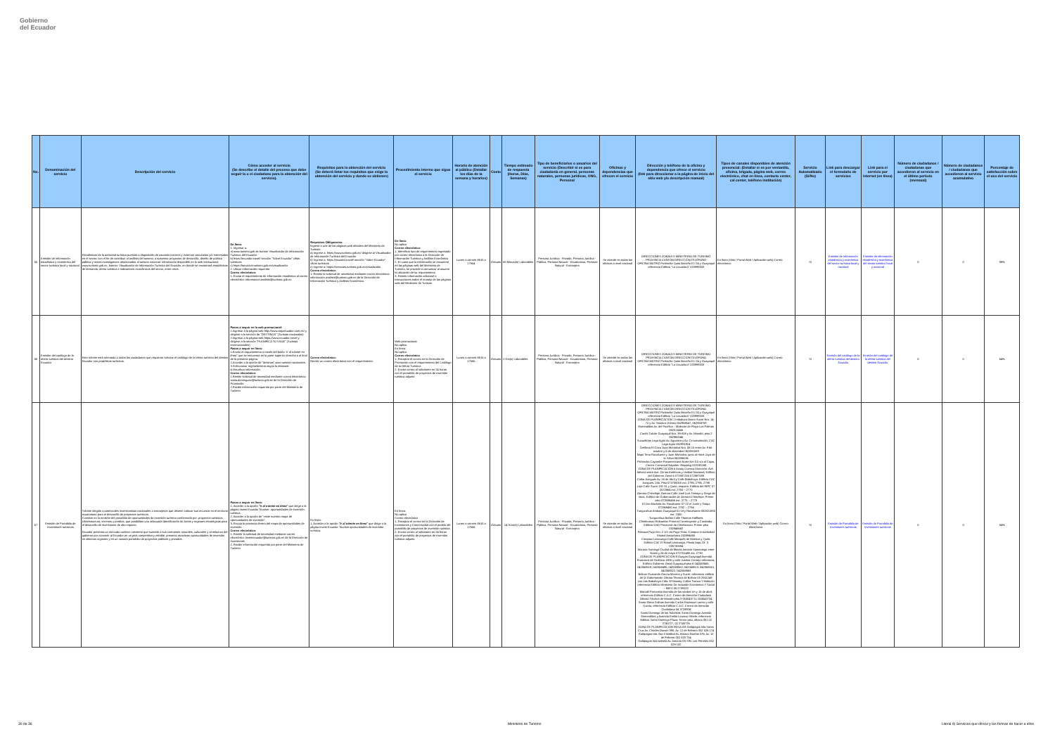Gobierno
del Ecuador
| No. | Denominación del servicio | Descripción del servicio | Cómo acceder al servicio (Se describe el detalle del proceso que debe seguir la o el ciudadano para la obtención del servicio). | Requisitos para la obtención del servicio (Se deberá listar los requisitos que exige la obtención del servicio y donde se obtienen) | Procedimiento interno que sigue el servicio | Horario de atención al público (Detallar los días de la semana y horarios) | Costo | Tiempo estimado de respuesta (Horas, Días, Semanas) | Tipo de beneficiarios o usuarios del servicio (Describir si es para ciudadanía en general, personas naturales, personas jurídicas, ONG, Personal | Oficinas y dependencias que ofrecen el servicio | Dirección y teléfono de la oficina y dependencia que ofrece el servicio (link para direccionar a la página de inicio del sitio web y/o descripción manual) | Tipos de canales disponibles de atención presencial: (Detallar si es por ventanilla, oficina, brigada, página web, correo electrónico, chat en línea, contacto center, cal center, teléfono institución) | Servicio Automatizado (Si/No) | Link para descargar el formulario de servicios | Link para el servicio por internet (en línea) | Número de ciudadanos / ciudadanas que accedieron al servicio en el último período (mensual) | Número de ciudadanos / ciudadanas que accedieron al servicio acumulativo | Porcentaje de satisfacción sobre el uso del servicio |
| --- | --- | --- | --- | --- | --- | --- | --- | --- | --- | --- | --- | --- | --- | --- | --- | --- | --- | --- |
| 55 | Emisión de información estadística y económica del sector turístico local y nacional | Estadísticas de la actividad turística puestas a disposición de usuarios internos y externos vinculados y/o interesados en el sector, con el fin de contribuir al análisis del turismo, a sustentar proyectos de desarrollo, diseño de política pública y temas investigativos relacionados al turismo nacional. Información disponible en la web institucional www.turismo.gob.ec, banner: Visualizador de Información Turística del Ecuador, en donde se encontrará estadísticas de demanda, oferta turística e indicadores económicos del sector, entre otros. | En línea: 1. Ingresar a: a) www.turismo.gob.ec banner Visualizador de Información Turística del Ecuador b) https://ecuador.travel/ sección "Sobre Ecuador" cifras turísticas c) https://servicios.turismo.gob.ec/visualizador 2. Ubicar información requerida Correo electrónico: 1. Enviar el requerimiento de información estadística al correo electrónico: informacion.analisis@turismo.gob.ec | Requisitos Obligatorios: Ingrese a una de las páginas web oficiales del Ministerio de Turismo a) Ingrese a: https://www.turismo.gob.ec/ dirigirse al Visualizador de Información Turística del Ecuador b) Ingrese a: https://ecuador.travel/ sección "Sobre Ecuador" cifras turísticas c) Ingrese a: https://servicios.turismo.gob.ec/visualizador Correo electrónico: 1. Remitir la solicitud de necesidad mediante correo electrónico: informacion.analisis@turismo.gob.ec de la Dirección de Información Turística y Análisis Económico. | En línea: No aplica Correo electrónico: 1. Identificar tipo de requerimiento ingresado por correo electrónico a la Dirección de Información Turística y Análisis Económico 2. En caso que la información se encuentre en las páginas web del Ministerio de Turismo, se procede a comunicar al usuario la ubicación de su requerimiento 3. Remitir información adicional o instrucciones sobre el manejo de las páginas web del Ministerio de Turismo | Lunes a viernes 8h15 a 17h54 | Gratuito | 60 Minuto(s) Laborables | Persona Jurídica - Privada, Persona Jurídica - Pública, Persona Natural - Ecuatoriana, Persona Natural - Extranjera | Se atiende en todas las oficinas a nivel nacional | DIRECCIONES ZONALES MINISTERIO DE TURISMO PROVINCIA CANTÓN DIRECCIÓN TELÉFONO OFICINA MATRIZ Pichincha Quito Briceño E1-24 y Guayaquil referencia Edificio "La Licuadora" 023999333 | En línea (Sitio / Portal Web / Aplicación web) Correo electrónico | Si | Emisión de información estadística y económica del sector turístico local y nacional | Emisión de información estadística y económica del sector turístico local y nacional | 0 | 0 | 98% |
| 56 | Emisión del catálogo de la oferta turística del destino Ecuador | Este trámite está orientado a todos los ciudadanos que requieran solicitar el catálogo de la oferta turística del destino Ecuador con propósitos turísticos. | Pasos a seguir en la web promocional: 1.Ingresar a la página web http://www.viajaecuador.com.ec/ y dirigirse a la sección de "DESTINOS" (Turistas nacionales) 2.Ingresar a la página web https://www.ecuador.travel y dirigirse a la sección "PLANIFICA TU VIAJE" (Turistas internacionales) Pasos a seguir en línea: 1.Enviar el requerimiento a través del botón "Ir al trámite en línea" que se encuentra en la parte superior derecha o al final de la presente página. 2.Acceder a la opción de "destinos" para turistas nacionales. 3.Seleccionar región/destino según lo deseado 4.Visualizar información Correo electrónico: 1.Remitir solicitud de necesidad mediante correo electrónico: sonia.dominguez@turismo.gob.ec de la Dirección de Promoción 2.Recibir información requerida por parte del Ministerio de Turismo | Correo electrónico: Remitir un correo electrónico con el requerimiento. | Web promocional: No aplica. En línea: No aplica Correo electrónico 1. Receptar el correo en la Dirección de Promoción con el requerimiento del Catálogo de la Oferta Turística 2. Enviar correo al solicitante en 24 horas con el portafolio de proyectos de inversión turística adjunto | Lunes a viernes 8h15 a 17h55 | Gratuito | 2 Día(s) Laborables | Persona Jurídica - Privada, Persona Jurídica - Pública, Persona Natural - Ecuatoriana, Persona Natural - Extranjera | Se atiende en todas las oficinas a nivel nacional | DIRECCIONES ZONALES MINISTERIO DE TURISMO PROVINCIA CANTÓN DIRECCIÓN TELÉFONO OFICINA MATRIZ Pichincha Quito Briceño E1-24 y Guayaquil referencia Edificio "La Licuadora" 023999333 | En línea (Sitio / Portal Web / Aplicación web) Correo electrónico | Si | Emisión del catálogo de la oferta turística del destino Ecuador | Emisión del catálogo de la oferta turística del destino Ecuador | 0 | 0 | 64% |
| 57 | Emisión de Portafolio de Inversiones turísticas | Trámite dirigido a potenciales inversionistas nacionales o extranjeros que deseen colocar sus recursos en el territorio ecuatoriano para el desarrollo de proyectos turísticos. Consiste en la emisión del portafolio de oportunidades de inversión turística conformado por: proyectos turísticos, infraestructura, terrenos y predios; que posibiliten una adecuada identificación de áreas y regiones estratégicas para el desarrollo de inversiones de alto impacto. Ecuador presenta un mercado turístico creciente que sumado a sus contrastes naturales, culturales y al esfuerzo del gobierno por convertir al Ecuador en un país competitivo y estable, presenta atractivas oportunidades de inversión en distintas regiones y en un variado portafolio de proyectos públicos y privados. | Pasos a seguir en línea: 1. Acceder a la opción "Ir al trámite en línea" que dirige a la página Invest Ecuador Tourism- oportunidades de inversión turística. 2. Acceder a la opción de "visite nuestro mapa de oportunidades de inversión". 3. Escoja la provincia dentro del mapa de oportunidades de inversión. Correo electrónico: 1. Remitir la solicitud de necesidad mediante correo electrónico: investecuador@turismo.gob.ec de la Dirección de Inversiones 2. Recibir información requerida por parte del Ministerio de Turismo | En línea: 1. Acceder a la opción "Ir al trámite en línea" que dirige a la página Invest Ecuador Tourism oportunidades de inversión turística. | En línea: No aplica Correo electrónico 1. Receptar el correo en la Dirección de Inversiones y Conectividad con el pedido del portafolio de proyectos de inversión turística. 2. Enviar correo al solicitante en 24 horas con el portafolio de proyectos de inversión turística adjunto | Lunes a viernes 8h15 a 17h56 | Gratuito | 24 Hora(s) Laborables | Persona Jurídica - Privada, Persona Jurídica - Pública, Persona Natural - Ecuatoriana, Persona Natural - Extranjera | Se atiende en todas las oficinas a nivel nacional | DIRECCIONES ZONALES MINISTERIO DE TURISMO PROVINCIA CANTÓN DIRECCIÓN TELÉFONO OFICINA MATRIZ Pichincha Quito Briceño E1-24 y Guayaquil referencia Edificio "La Licuadora" 023999333 ZONA DE PLANIFICACIÓN 1 Imbabura Ibarra Sucre Nro. 14-72 y Av. Teodoro Gómez 062958547; 062958759 Esmeraldas Av. del Pacífico – Malecón de Playa Las Palmas 062011446 Carchi Tulcán Guayaquil Nro. 39-008 y Av. Manabí, piso 2 062960046 Sucumbíos Lago Agrio Av. Aguarico y Av. Circunvalación, CAC Lago Agrio 062991914 Orellana El Coca Juan Montalvo Nro. 58-10 entre Av. 9 de octubre y 6 de diciembre 062881583 Napo Tena Rocafuerte y Juan Montalvo, junto al Hotel Joya de la Selva 062886536 Pichincha Cayambe Panamericana Norte Km 0.5 vía al Cajas, Centro Comercial Nápoles Shopping 022185249 ZONA DE PLANIFICACIÓN 6 Azuay Cuenca Dirección: Ave. México entre Ave. De las Américas y Unidad Nacional, Edificio del Gobierno Zonal 6 072887255 072887089 Cañar Azogues Av. 16 de Abril y Calle Babahoyo. Edificio CAC Azogues. 2do. Piso 073706016 ext. 2795, 2796, 2798 Loja Calle Sucre 191-31 y Quito, esquina. Edificio del INPC 07 2572964 ext. 2760 – 2770 Zamora Chinchipe Zamora Calle José Luis Tamayo y Diego de Vaca. Edificio de Gobernación de Zamora Chinchipe, Primer piso 072606466 ext. 2775 – 2778 El Oro Machala Av. Rocafuerte 07-22 e/ Junín y Tarqui 072968480 ext. 2782 – 2784 Tungurahua Ambato Guayaquil 01-18 y Rocafuerte 032821800 ext. 2350 Tungurahua Baños Calle Thomas Halflants Chimborazo Riobamba Primera Constituyente y Carabobo. Edificio GAD Provincial de Chimborazo. Primer piso 032946682 Pastaza Puyo Km. 2 1/2 vía Puyo-Tena, Campus Universidad Estatal Amazónica 032894655 Cotopaxi Latacunga Calle Marqués de Maenza y Quito, Edificio CAC El Rosal Latacunga, Planta baja, Of. 3 033730594 Morona Santiago Ciudad de Macas Antonio Samaniego entre Soasti y 24 de mayo 072701480 ext. 2730 ZONA DE PLANIFICACIÓN 8 Guayas Guayaquil Avenida Francisco de Orellana 1805 y calle Justino Cornejo referencia; Edificio Gobierno Zonal Guayaquil piso 8 042068565, 042068519, 042068496, 042068562, 042068613, 042068501, 042068522, 042068563 Bolívar Guaranda García Moreno y Sucre; referencia edificio de la Gobernación Oficina Técnica de Bolívar 03 2551249 Los ríos Babahoyo Cdla. El Mamey, Calles Twinza Y Malecón referencia Edificio Ministerio De Inclusión Económica Y Social – MIES 05 2739322 Manabí Portoviejo Avenida de los nardos s/n y 15 de abril; referencia Edificio C.A.C. Centro de Atención Ciudadana Oficina Técnica de Manabí piso 3 053043711; 053043734 Santa Elena Salinas Avenida Carlos Espinoza Larrea y calle Quinta; referencia Edificio C.A.C. Centro de Atención Ciudadana 04 3728904 Santo Domingo de los Tsáchilas Santo Domingo Avenida Esmeraldas y Avenida Emilio Lorenzo Sthele; referencia Edificio Santo Domingo Plaza. Tercer piso, oficina 301 02 2745727, 02 2745726 ZONA DE PLANIFICACIÓN INSULAR Galápagos Isla Santa Cruz Av. Charles Darwin 390, Av. 12 de Febrero 052 526 174 Galápagos Isla San Cristóbal Av. Alsacio Northia S/N, Av. 12 de Febrero 052 520 704 Galápagos Isla Isabela Av. Antonio Gil S/N, Los Petreles 052 529 132 | En línea (Sitio / Portal Web / Aplicación web) Correo electrónico | Si | Emisión de Portafolio de Inversiones turísticas | Emisión de Portafolio de Inversiones turísticas | 0 | 0 | 84% |
30 de 36 Ministerio de Turismo
Literal d) Servicios que ofrece y las formas de hacer a ellos